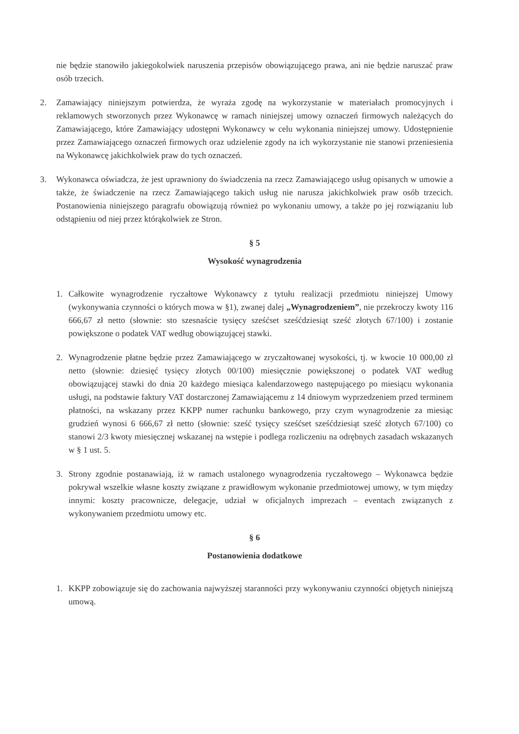nie będzie stanowiło jakiegokolwiek naruszenia przepisów obowiązującego prawa, ani nie będzie naruszać praw osób trzecich.
2. Zamawiający niniejszym potwierdza, że wyraża zgodę na wykorzystanie w materiałach promocyjnych i reklamowych stworzonych przez Wykonawcę w ramach niniejszej umowy oznaczeń firmowych należących do Zamawiającego, które Zamawiający udostępni Wykonawcy w celu wykonania niniejszej umowy. Udostępnienie przez Zamawiającego oznaczeń firmowych oraz udzielenie zgody na ich wykorzystanie nie stanowi przeniesienia na Wykonawcę jakichkolwiek praw do tych oznaczeń.
3. Wykonawca oświadcza, że jest uprawniony do świadczenia na rzecz Zamawiającego usług opisanych w umowie a także, że świadczenie na rzecz Zamawiającego takich usług nie narusza jakichkolwiek praw osób trzecich. Postanowienia niniejszego paragrafu obowiązują również po wykonaniu umowy, a także po jej rozwiązaniu lub odstąpieniu od niej przez którąkolwiek ze Stron.
§ 5
Wysokość wynagrodzenia
1. Całkowite wynagrodzenie ryczałtowe Wykonawcy z tytułu realizacji przedmiotu niniejszej Umowy (wykonywania czynności o których mowa w §1), zwanej dalej „Wynagrodzeniem”, nie przekroczy kwoty 116 666,67 zł netto (słownie: sto szesnaście tysięcy sześćset sześćdziesiąt sześć złotych 67/100) i zostanie powiększone o podatek VAT według obowiązującej stawki.
2. Wynagrodzenie płatne będzie przez Zamawiającego w zryczałtowanej wysokości, tj. w kwocie 10 000,00 zł netto (słownie: dziesięć tysięcy złotych 00/100) miesięcznie powiększonej o podatek VAT według obowiązującej stawki do dnia 20 każdego miesiąca kalendarzowego następującego po miesiącu wykonania usługi, na podstawie faktury VAT dostarczonej Zamawiającemu z 14 dniowym wyprzedzeniem przed terminem płatności, na wskazany przez KKPP numer rachunku bankowego, przy czym wynagrodzenie za miesiąc grudzień wynosi 6 666,67 zł netto (słownie: sześć tysięcy sześćset sześćdziesiąt sześć złotych 67/100) co stanowi 2/3 kwoty miesięcznej wskazanej na wstępie i podlega rozliczeniu na odrębnych zasadach wskazanych w § 1 ust. 5.
3. Strony zgodnie postanawiają, iż w ramach ustalonego wynagrodzenia ryczałtowego – Wykonawca będzie pokrywał wszelkie własne koszty związane z prawidłowym wykonanie przedmiotowej umowy, w tym między innymi: koszty pracownicze, delegacje, udział w oficjalnych imprezach – eventach związanych z wykonywaniem przedmiotu umowy etc.
§ 6
Postanowienia dodatkowe
1. KKPP zobowiązuje się do zachowania najwyższej staranności przy wykonywaniu czynności objętych niniejszą umową.